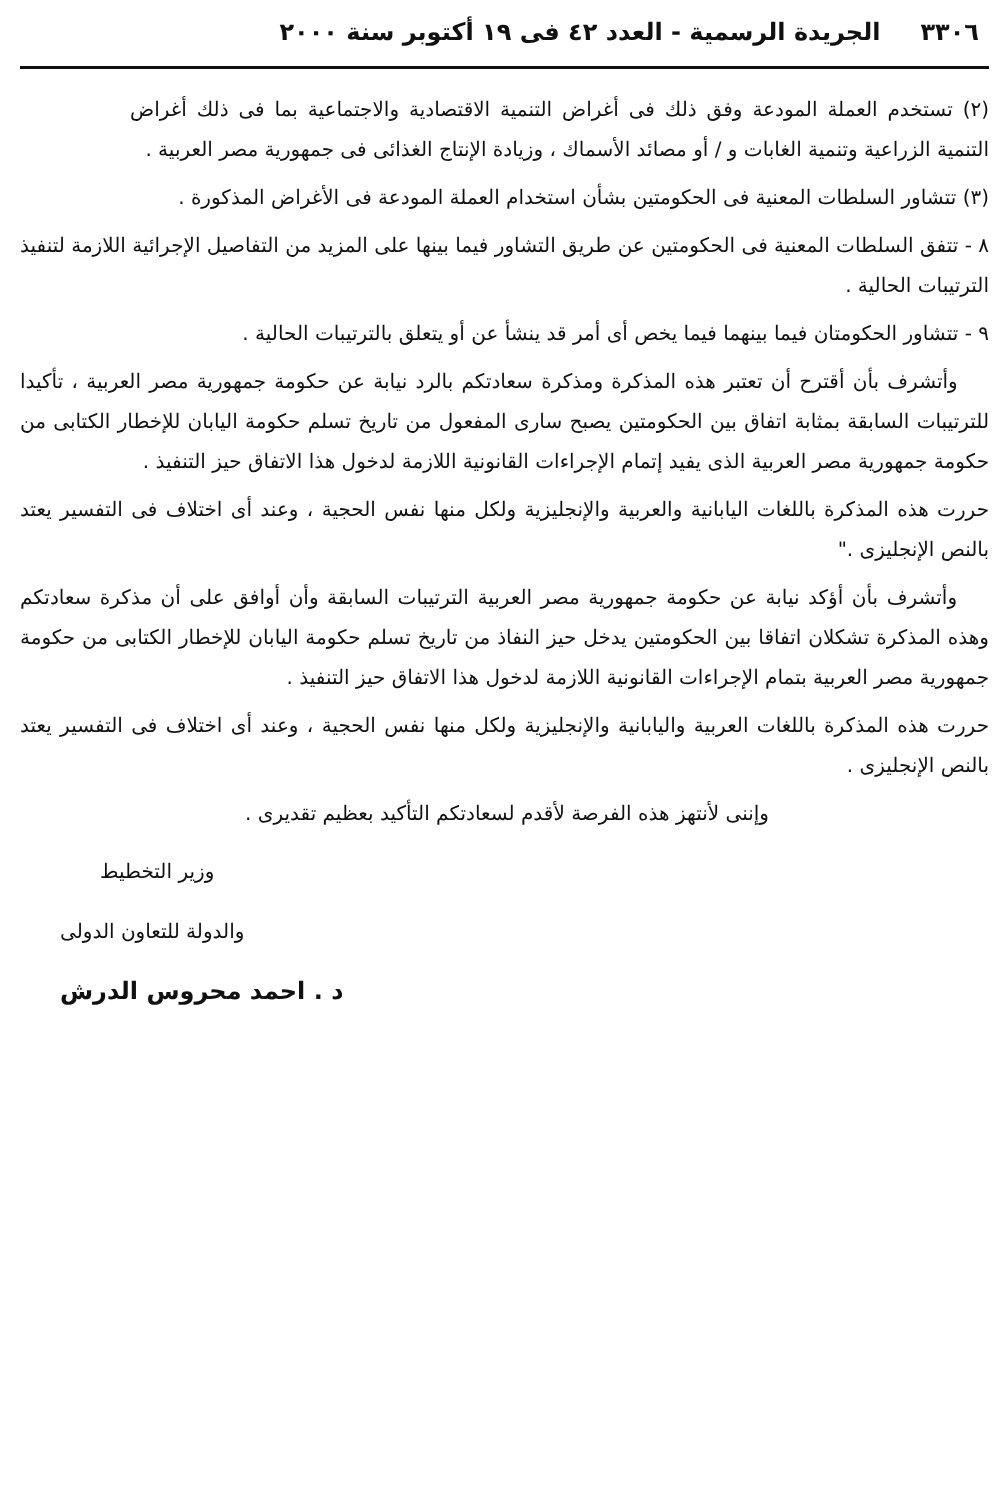٣٣٠٦ الجريدة الرسمية - العدد ٤٢ فى ١٩ أكتوبر سنة ٢٠٠٠
(٢) تستخدم العملة المودعة وفق ذلك فى أغراض التنمية الاقتصادية والاجتماعية بما فى ذلك أغراض التنمية الزراعية وتنمية الغابات و / أو مصائد الأسماك ، وزيادة الإنتاج الغذائى فى جمهورية مصر العربية .
(٣) تتشاور السلطات المعنية فى الحكومتين بشأن استخدام العملة المودعة فى الأغراض المذكورة .
٨ - تتفق السلطات المعنية فى الحكومتين عن طريق التشاور فيما بينها على المزيد من التفاصيل الإجرائية اللازمة لتنفيذ الترتيبات الحالية .
٩ - تتشاور الحكومتان فيما بينهما فيما يخص أى أمر قد ينشأ عن أو يتعلق بالترتيبات الحالية .
وأتشرف بأن أقترح أن تعتبر هذه المذكرة ومذكرة سعادتكم بالرد نيابة عن حكومة جمهورية مصر العربية ، تأكيدا للترتيبات السابقة بمثابة اتفاق بين الحكومتين يصبح سارى المفعول من تاريخ تسلم حكومة اليابان للإخطار الكتابى من حكومة جمهورية مصر العربية الذى يفيد إتمام الإجراءات القانونية اللازمة لدخول هذا الاتفاق حيز التنفيذ .
حررت هذه المذكرة باللغات اليابانية والعربية والإنجليزية ولكل منها نفس الحجية ، وعند أى اختلاف فى التفسير يعتد بالنص الإنجليزى ."
وأتشرف بأن أؤكد نيابة عن حكومة جمهورية مصر العربية الترتيبات السابقة وأن أوافق على أن مذكرة سعادتكم وهذه المذكرة تشكلان اتفاقا بين الحكومتين يدخل حيز النفاذ من تاريخ تسلم حكومة اليابان للإخطار الكتابى من حكومة جمهورية مصر العربية بتمام الإجراءات القانونية اللازمة لدخول هذا الاتفاق حيز التنفيذ .
حررت هذه المذكرة باللغات العربية واليابانية والإنجليزية ولكل منها نفس الحجية ، وعند أى اختلاف فى التفسير يعتد بالنص الإنجليزى .
وإننى لأنتهز هذه الفرصة لأقدم لسعادتكم التأكيد بعظيم تقديرى .
وزير التخطيط
والدولة للتعاون الدولى
د . احمد محروس الدرش